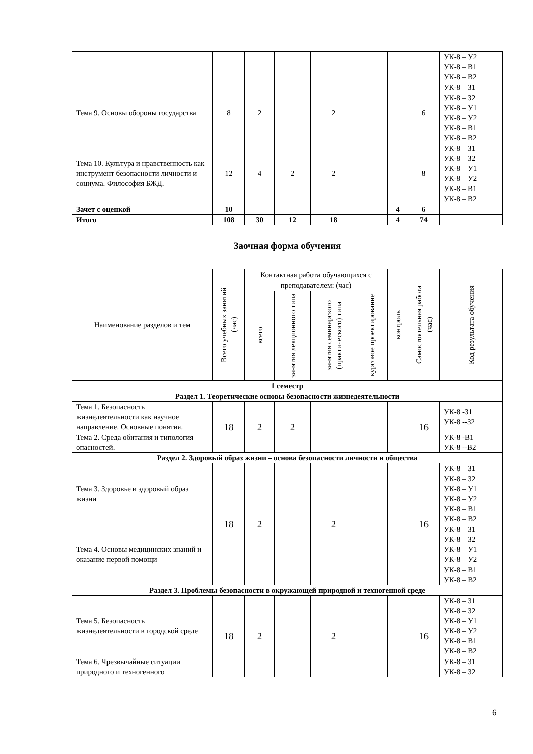| | | | | | | | | УК-8 – У2 УК-8 – В1 УК-8 – В2 |
| Тема 9. Основы обороны государства | 8 | 2 | | 2 | | | 6 | УК-8 – З1 УК-8 – З2 УК-8 – У1 УК-8 – У2 УК-8 – В1 УК-8 – В2 |
| Тема 10. Культура и нравственность как инструмент безопасности личности и социума. Философия БЖД. | 12 | 4 | 2 | 2 | | | 8 | УК-8 – З1 УК-8 – З2 УК-8 – У1 УК-8 – У2 УК-8 – В1 УК-8 – В2 |
| Зачет с оценкой | 10 | | | | | 4 | 6 | |
| Итого | 108 | 30 | 12 | 18 | | 4 | 74 | |
Заочная форма обучения
| Наименование разделов и тем | Всего учебных занятий (час) | Контактная работа обучающихся с преподавателем: (час) | | | | контроль | Самостоятельная работа (час) | Код результата обучения |
| --- | --- | --- | --- | --- | --- | --- | --- | --- |
| | | всего | занятия лекционного типа | занятия семинарского (практического) типа | курсовое проектирование | | | |
| 1 семестр | | | | | | | | |
| Раздел 1. Теоретические основы безопасности жизнедеятельности | | | | | | | | |
| Тема 1. Безопасность жизнедеятельности как научное направление. Основные понятия. | 18 | 2 | 2 | | | | 16 | УК-8 -З1 УК-8 --З2 |
| Тема 2. Среда обитания и типология опасностей. | | | | | | | | УК-8 -В1 УК-8 --В2 |
| Раздел 2. Здоровый образ жизни – основа безопасности личности и общества | | | | | | | | |
| Тема 3. Здоровье и здоровый образ жизни | 18 | 2 | | 2 | | | 16 | УК-8 – З1 УК-8 – З2 УК-8 – У1 УК-8 – У2 УК-8 – В1 УК-8 – В2 |
| Тема 4. Основы медицинских знаний и оказание первой помощи | | | | | | | | УК-8 – З1 УК-8 – З2 УК-8 – У1 УК-8 – У2 УК-8 – В1 УК-8 – В2 |
| Раздел 3. Проблемы безопасности в окружающей природной и техногенной среде | | | | | | | | |
| Тема 5. Безопасность жизнедеятельности в городской среде | 18 | 2 | | 2 | | | 16 | УК-8 – З1 УК-8 – З2 УК-8 – У1 УК-8 – У2 УК-8 – В1 УК-8 – В2 |
| Тема 6. Чрезвычайные ситуации природного и техногенного | | | | | | | | УК-8 – З1 УК-8 – З2 |
6